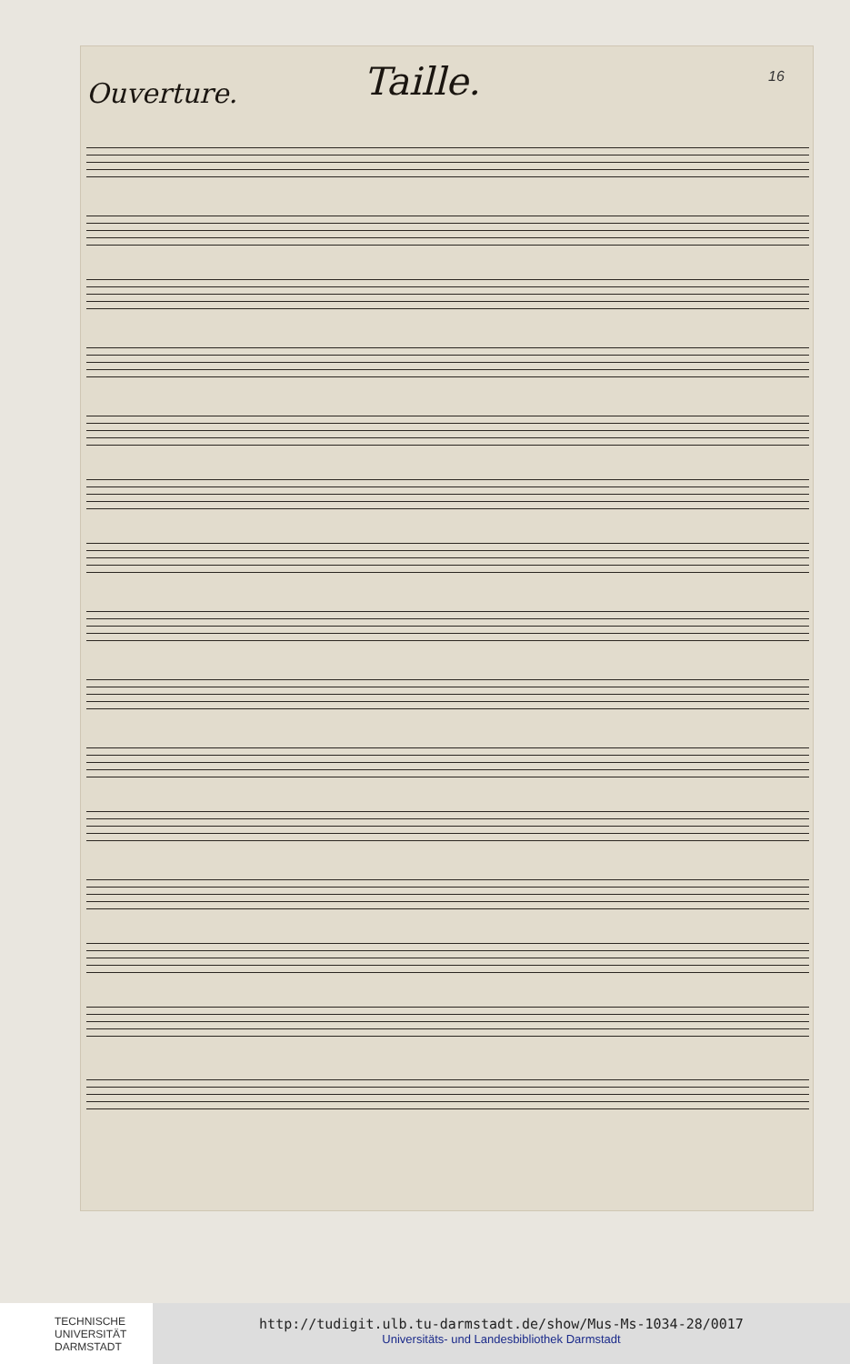Ouverture. Taille. 16
TECHNISCHE
UNIVERSITÄT
DARMSTADT
http://tudigit.ulb.tu-darmstadt.de/show/Mus-Ms-1034-28/0017
Universitäts- und Landesbibliothek Darmstadt